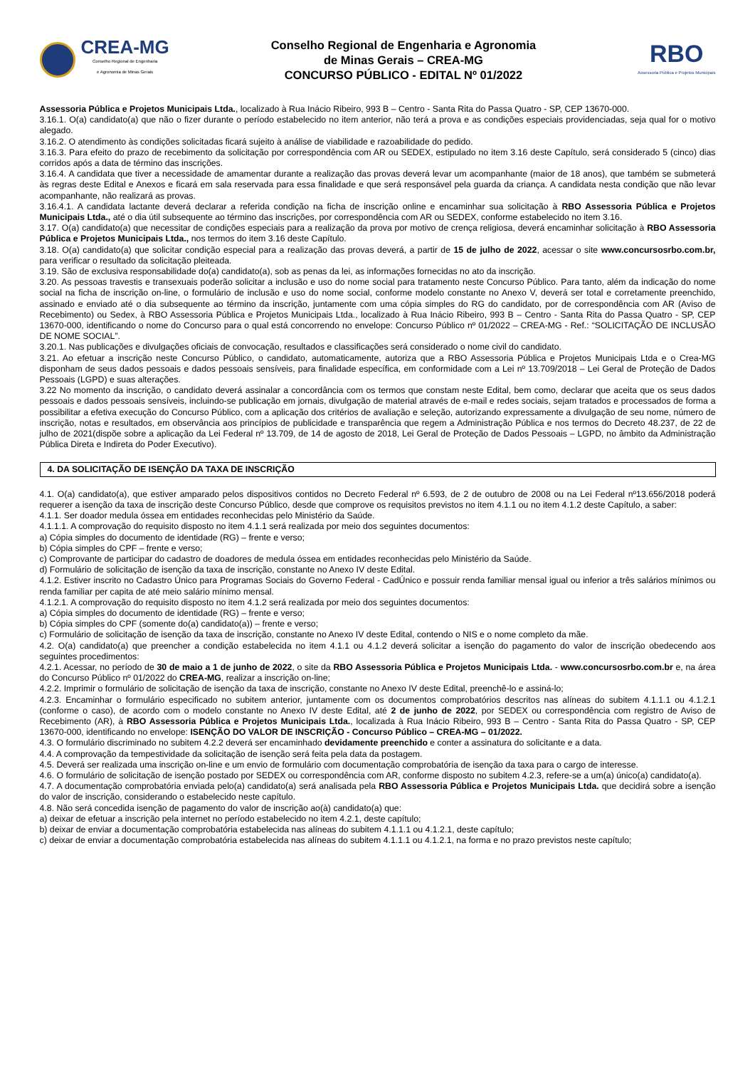CREA-MG
Conselho Regional de Engenharia
e Agronomia de Minas Gerais
Conselho Regional de Engenharia e Agronomia
de Minas Gerais – CREA-MG
CONCURSO PÚBLICO - EDITAL Nº 01/2022
RBO
Assessoria Pública e Projetos Municipais
Assessoria Pública e Projetos Municipais Ltda., localizado à Rua Inácio Ribeiro, 993 B – Centro - Santa Rita do Passa Quatro - SP, CEP 13670-000.
3.16.1. O(a) candidato(a) que não o fizer durante o período estabelecido no item anterior, não terá a prova e as condições especiais providenciadas, seja qual for o motivo alegado.
3.16.2. O atendimento às condições solicitadas ficará sujeito à análise de viabilidade e razoabilidade do pedido.
3.16.3. Para efeito do prazo de recebimento da solicitação por correspondência com AR ou SEDEX, estipulado no item 3.16 deste Capítulo, será considerado 5 (cinco) dias corridos após a data de término das inscrições.
3.16.4. A candidata que tiver a necessidade de amamentar durante a realização das provas deverá levar um acompanhante (maior de 18 anos), que também se submeterá às regras deste Edital e Anexos e ficará em sala reservada para essa finalidade e que será responsável pela guarda da criança. A candidata nesta condição que não levar acompanhante, não realizará as provas.
3.16.4.1. A candidata lactante deverá declarar a referida condição na ficha de inscrição online e encaminhar sua solicitação à RBO Assessoria Pública e Projetos Municipais Ltda., até o dia útil subsequente ao término das inscrições, por correspondência com AR ou SEDEX, conforme estabelecido no item 3.16.
3.17. O(a) candidato(a) que necessitar de condições especiais para a realização da prova por motivo de crença religiosa, deverá encaminhar solicitação à RBO Assessoria Pública e Projetos Municipais Ltda., nos termos do item 3.16 deste Capítulo.
3.18. O(a) candidato(a) que solicitar condição especial para a realização das provas deverá, a partir de 15 de julho de 2022, acessar o site www.concursosrbo.com.br, para verificar o resultado da solicitação pleiteada.
3.19. São de exclusiva responsabilidade do(a) candidato(a), sob as penas da lei, as informações fornecidas no ato da inscrição.
3.20. As pessoas travestis e transexuais poderão solicitar a inclusão e uso do nome social para tratamento neste Concurso Público. Para tanto, além da indicação do nome social na ficha de inscrição on-line, o formulário de inclusão e uso do nome social, conforme modelo constante no Anexo V, deverá ser total e corretamente preenchido, assinado e enviado até o dia subsequente ao término da inscrição, juntamente com uma cópia simples do RG do candidato, por de correspondência com AR (Aviso de Recebimento) ou Sedex, à RBO Assessoria Pública e Projetos Municipais Ltda., localizado à Rua Inácio Ribeiro, 993 B – Centro - Santa Rita do Passa Quatro - SP, CEP 13670-000, identificando o nome do Concurso para o qual está concorrendo no envelope: Concurso Público nº 01/2022 – CREA-MG - Ref.: “SOLICITAÇÃO DE INCLUSÃO DE NOME SOCIAL”.
3.20.1. Nas publicações e divulgações oficiais de convocação, resultados e classificações será considerado o nome civil do candidato.
3.21. Ao efetuar a inscrição neste Concurso Público, o candidato, automaticamente, autoriza que a RBO Assessoria Pública e Projetos Municipais Ltda e o Crea-MG disponham de seus dados pessoais e dados pessoais sensíveis, para finalidade específica, em conformidade com a Lei nº 13.709/2018 – Lei Geral de Proteção de Dados Pessoais (LGPD) e suas alterações.
3.22 No momento da inscrição, o candidato deverá assinalar a concordância com os termos que constam neste Edital, bem como, declarar que aceita que os seus dados pessoais e dados pessoais sensíveis, incluindo-se publicação em jornais, divulgação de material através de e-mail e redes sociais, sejam tratados e processados de forma a possibilitar a efetiva execução do Concurso Público, com a aplicação dos critérios de avaliação e seleção, autorizando expressamente a divulgação de seu nome, número de inscrição, notas e resultados, em observância aos princípios de publicidade e transparência que regem a Administração Pública e nos termos do Decreto 48.237, de 22 de julho de 2021(dispõe sobre a aplicação da Lei Federal nº 13.709, de 14 de agosto de 2018, Lei Geral de Proteção de Dados Pessoais – LGPD, no âmbito da Administração Pública Direta e Indireta do Poder Executivo).
4. DA SOLICITAÇÃO DE ISENÇÃO DA TAXA DE INSCRIÇÃO
4.1. O(a) candidato(a), que estiver amparado pelos dispositivos contidos no Decreto Federal nº 6.593, de 2 de outubro de 2008 ou na Lei Federal nº13.656/2018 poderá requerer a isenção da taxa de inscrição deste Concurso Público, desde que comprove os requisitos previstos no item 4.1.1 ou no item 4.1.2 deste Capítulo, a saber:
4.1.1. Ser doador medula óssea em entidades reconhecidas pelo Ministério da Saúde.
4.1.1.1. A comprovação do requisito disposto no item 4.1.1 será realizada por meio dos seguintes documentos:
a) Cópia simples do documento de identidade (RG) – frente e verso;
b) Cópia simples do CPF – frente e verso;
c) Comprovante de participar do cadastro de doadores de medula óssea em entidades reconhecidas pelo Ministério da Saúde.
d) Formulário de solicitação de isenção da taxa de inscrição, constante no Anexo IV deste Edital.
4.1.2. Estiver inscrito no Cadastro Único para Programas Sociais do Governo Federal - CadÚnico e possuir renda familiar mensal igual ou inferior a três salários mínimos ou renda familiar per capita de até meio salário mínimo mensal.
4.1.2.1. A comprovação do requisito disposto no item 4.1.2 será realizada por meio dos seguintes documentos:
a) Cópia simples do documento de identidade (RG) – frente e verso;
b) Cópia simples do CPF (somente do(a) candidato(a)) – frente e verso;
c) Formulário de solicitação de isenção da taxa de inscrição, constante no Anexo IV deste Edital, contendo o NIS e o nome completo da mãe.
4.2. O(a) candidato(a) que preencher a condição estabelecida no item 4.1.1 ou 4.1.2 deverá solicitar a isenção do pagamento do valor de inscrição obedecendo aos seguintes procedimentos:
4.2.1. Acessar, no período de 30 de maio a 1 de junho de 2022, o site da RBO Assessoria Pública e Projetos Municipais Ltda. - www.concursosrbo.com.br e, na área do Concurso Público nº 01/2022 do CREA-MG, realizar a inscrição on-line;
4.2.2. Imprimir o formulário de solicitação de isenção da taxa de inscrição, constante no Anexo IV deste Edital, preenchê-lo e assiná-lo;
4.2.3. Encaminhar o formulário especificado no subitem anterior, juntamente com os documentos comprobatórios descritos nas alíneas do subitem 4.1.1.1 ou 4.1.2.1 (conforme o caso), de acordo com o modelo constante no Anexo IV deste Edital, até 2 de junho de 2022, por SEDEX ou correspondência com registro de Aviso de Recebimento (AR), à RBO Assessoria Pública e Projetos Municipais Ltda., localizada à Rua Inácio Ribeiro, 993 B – Centro - Santa Rita do Passa Quatro - SP, CEP 13670-000, identificando no envelope: ISENÇÃO DO VALOR DE INSCRIÇÃO - Concurso Público – CREA-MG – 01/2022.
4.3. O formulário discriminado no subitem 4.2.2 deverá ser encaminhado devidamente preenchido e conter a assinatura do solicitante e a data.
4.4. A comprovação da tempestividade da solicitação de isenção será feita pela data da postagem.
4.5. Deverá ser realizada uma inscrição on-line e um envio de formulário com documentação comprobatória de isenção da taxa para o cargo de interesse.
4.6. O formulário de solicitação de isenção postado por SEDEX ou correspondência com AR, conforme disposto no subitem 4.2.3, refere-se a um(a) único(a) candidato(a).
4.7. A documentação comprobatória enviada pelo(a) candidato(a) será analisada pela RBO Assessoria Pública e Projetos Municipais Ltda. que decidirá sobre a isenção do valor de inscrição, considerando o estabelecido neste capítulo.
4.8. Não será concedida isenção de pagamento do valor de inscrição ao(à) candidato(a) que:
a) deixar de efetuar a inscrição pela internet no período estabelecido no item 4.2.1, deste capítulo;
b) deixar de enviar a documentação comprobatória estabelecida nas alíneas do subitem 4.1.1.1 ou 4.1.2.1, deste capítulo;
c) deixar de enviar a documentação comprobatória estabelecida nas alíneas do subitem 4.1.1.1 ou 4.1.2.1, na forma e no prazo previstos neste capítulo;